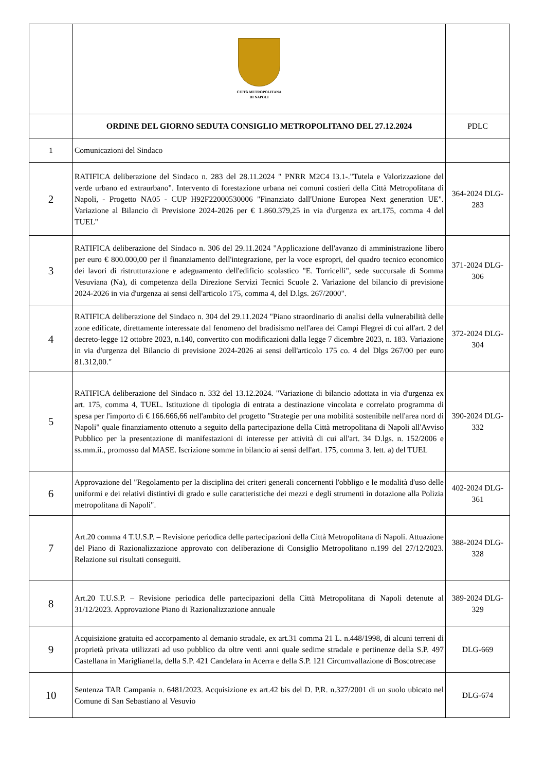| | CITTÀ METROPOLITANA DI NAPOLI | |
| | ORDINE DEL GIORNO SEDUTA CONSIGLIO METROPOLITANO DEL 27.12.2024 | PDLC |
| 1 | Comunicazioni del Sindaco | |
| 2 | RATIFICA deliberazione del Sindaco n. 283 del 28.11.2024 " PNRR M2C4 I3.1-."Tutela e Valorizzazione del verde urbano ed extraurbano". Intervento di forestazione urbana nei comuni costieri della Città Metropolitana di Napoli, - Progetto NA05 - CUP H92F22000530006 "Finanziato dall'Unione Europea Next generation UE". Variazione al Bilancio di Previsione 2024-2026 per € 1.860.379,25 in via d'urgenza ex art.175, comma 4 del TUEL" | 364-2024 DLG-283 |
| 3 | RATIFICA deliberazione del Sindaco n. 306 del 29.11.2024 "Applicazione dell'avanzo di amministrazione libero per euro € 800.000,00 per il finanziamento dell'integrazione, per la voce espropri, del quadro tecnico economico dei lavori di ristrutturazione e adeguamento dell'edificio scolastico "E. Torricelli", sede succursale di Somma Vesuviana (Na), di competenza della Direzione Servizi Tecnici Scuole 2. Variazione del bilancio di previsione 2024-2026 in via d'urgenza ai sensi dell'articolo 175, comma 4, del D.lgs. 267/2000". | 371-2024 DLG-306 |
| 4 | RATIFICA deliberazione del Sindaco n. 304 del 29.11.2024 "Piano straordinario di analisi della vulnerabilità delle zone edificate, direttamente interessate dal fenomeno del bradisismo nell'area dei Campi Flegrei di cui all'art. 2 del decreto-legge 12 ottobre 2023, n.140, convertito con modificazioni dalla legge 7 dicembre 2023, n. 183. Variazione in via d'urgenza del Bilancio di previsione 2024-2026 ai sensi dell'articolo 175 co. 4 del Dlgs 267/00 per euro 81.312,00." | 372-2024 DLG-304 |
| 5 | RATIFICA deliberazione del Sindaco n. 332 del 13.12.2024. "Variazione di bilancio adottata in via d'urgenza ex art. 175, comma 4, TUEL. Istituzione di tipologia di entrata a destinazione vincolata e correlato programma di spesa per l'importo di € 166.666,66 nell'ambito del progetto "Strategie per una mobilità sostenibile nell'area nord di Napoli" quale finanziamento ottenuto a seguito della partecipazione della Città metropolitana di Napoli all'Avviso Pubblico per la presentazione di manifestazioni di interesse per attività di cui all'art. 34 D.lgs. n. 152/2006 e ss.mm.ii., promosso dal MASE. Iscrizione somme in bilancio ai sensi dell'art. 175, comma 3. lett. a) del TUEL | 390-2024 DLG-332 |
| 6 | Approvazione del "Regolamento per la disciplina dei criteri generali concernenti l'obbligo e le modalità d'uso delle uniformi e dei relativi distintivi di grado e sulle caratteristiche dei mezzi e degli strumenti in dotazione alla Polizia metropolitana di Napoli". | 402-2024 DLG-361 |
| 7 | Art.20 comma 4 T.U.S.P. – Revisione periodica delle partecipazioni della Città Metropolitana di Napoli. Attuazione del Piano di Razionalizzazione approvato con deliberazione di Consiglio Metropolitano n.199 del 27/12/2023. Relazione sui risultati conseguiti. | 388-2024 DLG-328 |
| 8 | Art.20 T.U.S.P. – Revisione periodica delle partecipazioni della Città Metropolitana di Napoli detenute al 31/12/2023. Approvazione Piano di Razionalizzazione annuale | 389-2024 DLG-329 |
| 9 | Acquisizione gratuita ed accorpamento al demanio stradale, ex art.31 comma 21 L. n.448/1998, di alcuni terreni di proprietà privata utilizzati ad uso pubblico da oltre venti anni quale sedime stradale e pertinenze della S.P. 497 Castellana in Mariglianella, della S.P. 421 Candelara in Acerra e della S.P. 121 Circumvallazione di Boscotrecase | DLG-669 |
| 10 | Sentenza TAR Campania n. 6481/2023. Acquisizione ex art.42 bis del D. P.R. n.327/2001 di un suolo ubicato nel Comune di San Sebastiano al Vesuvio | DLG-674 |